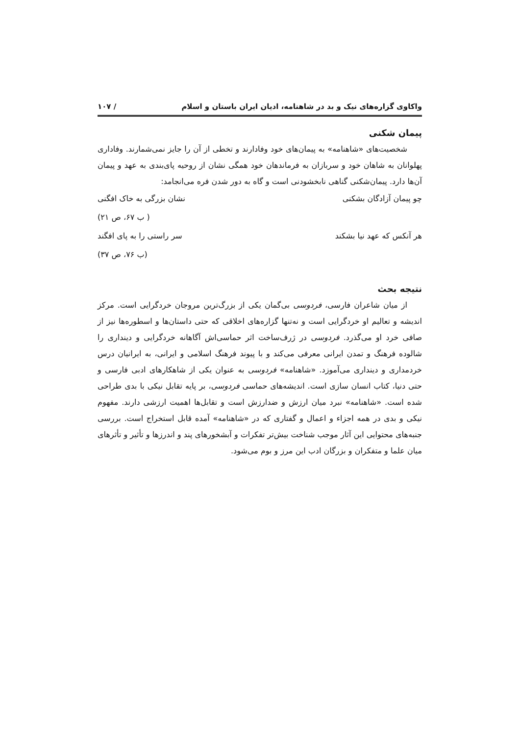واکاوی گزاره‌های نیک و بد در شاهنامه، ادیان ایران باستان و اسلام / ۱۰۷
پیمان شکنی
شخصیت‌های «شاهنامه» به پیمان‌های خود وفادارند و تخطی از آن را جایز نمی‌شمارند. وفاداری پهلوانان به شاهان خود و سربازان به فرماندهان خود همگی نشان از روحیه پای‌بندی به عهد و پیمان آن‌ها دارد. پیمان‌شکنی گناهی نابخشودنی است و گاه به دور شدن فره می‌انجامد:
چو پیمان آزادگان بشکنی نشان بزرگی به خاک افگنی
( ب ۶۷، ص ۲۱)
هر آنکس که عهد نیا بشکند سر راستی را به پای افگند
(ب ۷۶، ص ۳۷)
نتیجه بحث
از میان شاعران فارسی، فردوسی بی‌گمان یکی از بزرگ‌ترین مروجان خردگرایی است. مرکز اندیشه و تعالیم او خردگرایی است و نه‌تنها گزاره‌های اخلاقی که حتی داستان‌ها و اسطوره‌ها نیز از صافی خرد او می‌گذرد. فردوسی در ژرف‌ساخت اثر حماسی‌اش آگاهانه خردگرایی و دینداری را شالوده فرهنگ و تمدن ایرانی معرفی می‌کند و با پیوند فرهنگ اسلامی و ایرانی، به ایرانیان درس خردمداری و دینداری می‌آموزد. «شاهنامه» فردوسی به عنوان یکی از شاهکارهای ادبی فارسی و حتی دنیا، کتاب انسان سازی است. اندیشه‌های حماسی فردوسی، بر پایه تقابل نیکی با بدی طراحی شده است. «شاهنامه» نبرد میان ارزش و ضدارزش است و تقابل‌ها اهمیت ارزشی دارند. مفهوم نیکی و بدی در همه اجزاء و اعمال و گفتاری که در «شاهنامه» آمده قابل استخراج است. بررسی جنبه‌های محتوایی این آثار موجب شناخت بیش‌تر تفکرات و آبشخورهای پند و اندرزها و تأثیر و تأثرهای میان علما و متفکران و بزرگان ادب این مرز و بوم می‌شود.